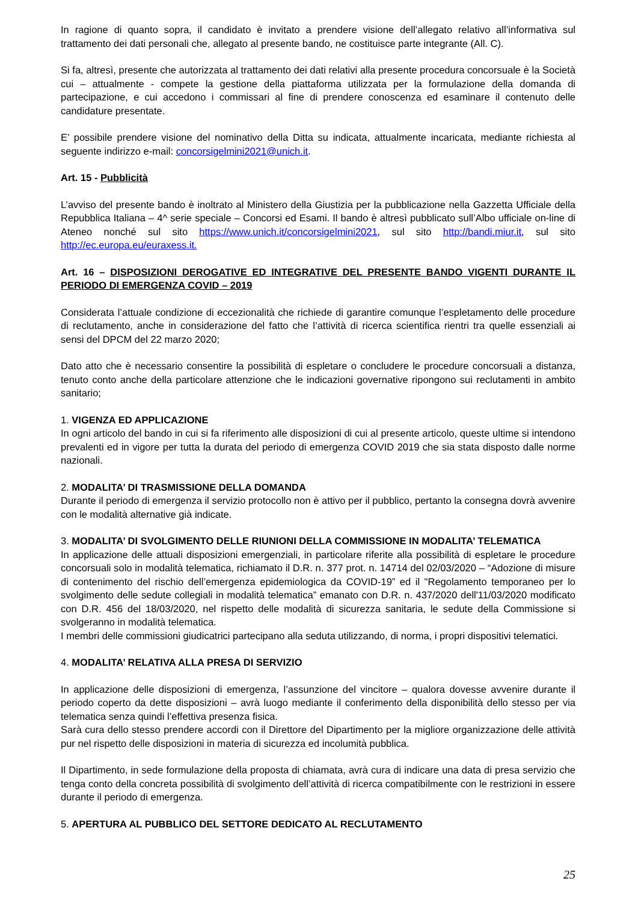In ragione di quanto sopra, il candidato è invitato a prendere visione dell’allegato relativo all’informativa sul trattamento dei dati personali che, allegato al presente bando, ne costituisce parte integrante (All. C).
Si fa, altresì, presente che autorizzata al trattamento dei dati relativi alla presente procedura concorsuale è la Società cui – attualmente - compete la gestione della piattaforma utilizzata per la formulazione della domanda di partecipazione, e cui accedono i commissari al fine di prendere conoscenza ed esaminare il contenuto delle candidature presentate.
E’ possibile prendere visione del nominativo della Ditta su indicata, attualmente incaricata, mediante richiesta al seguente indirizzo e-mail: concorsigelmini2021@unich.it.
Art. 15 - Pubblicità
L’avviso del presente bando è inoltrato al Ministero della Giustizia per la pubblicazione nella Gazzetta Ufficiale della Repubblica Italiana – 4^ serie speciale – Concorsi ed Esami. Il bando è altresì pubblicato sull’Albo ufficiale on-line di Ateneo nonché sul sito https://www.unich.it/concorsigelmini2021, sul sito http://bandi.miur.it, sul sito http://ec.europa.eu/euraxess.it.
Art. 16 – DISPOSIZIONI DEROGATIVE ED INTEGRATIVE DEL PRESENTE BANDO VIGENTI DURANTE IL PERIODO DI EMERGENZA COVID – 2019
Considerata l’attuale condizione di eccezionalità che richiede di garantire comunque l’espletamento delle procedure di reclutamento, anche in considerazione del fatto che l’attività di ricerca scientifica rientri tra quelle essenziali ai sensi del DPCM del 22 marzo 2020;
Dato atto che è necessario consentire la possibilità di espletare o concludere le procedure concorsuali a distanza, tenuto conto anche della particolare attenzione che le indicazioni governative ripongono sui reclutamenti in ambito sanitario;
1. VIGENZA ED APPLICAZIONE
In ogni articolo del bando in cui si fa riferimento alle disposizioni di cui al presente articolo, queste ultime si intendono prevalenti ed in vigore per tutta la durata del periodo di emergenza COVID 2019 che sia stata disposto dalle norme nazionali.
2. MODALITA’ DI TRASMISSIONE DELLA DOMANDA
Durante il periodo di emergenza il servizio protocollo non è attivo per il pubblico, pertanto la consegna dovrà avvenire con le modalità alternative già indicate.
3. MODALITA’ DI SVOLGIMENTO DELLE RIUNIONI DELLA COMMISSIONE IN MODALITA’ TELEMATICA
In applicazione delle attuali disposizioni emergenziali, in particolare riferite alla possibilità di espletare le procedure concorsuali solo in modalità telematica, richiamato il D.R. n. 377 prot. n. 14714 del 02/03/2020 – “Adozione di misure di contenimento del rischio dell’emergenza epidemiologica da COVID-19” ed il "Regolamento temporaneo per lo svolgimento delle sedute collegiali in modalità telematica” emanato con D.R. n. 437/2020 dell'11/03/2020 modificato con D.R. 456 del 18/03/2020, nel rispetto delle modalità di sicurezza sanitaria, le sedute della Commissione si svolgeranno in modalità telematica.
I membri delle commissioni giudicatrici partecipano alla seduta utilizzando, di norma, i propri dispositivi telematici.
4. MODALITA’ RELATIVA ALLA PRESA DI SERVIZIO
In applicazione delle disposizioni di emergenza, l’assunzione del vincitore – qualora dovesse avvenire durante il periodo coperto da dette disposizioni – avrà luogo mediante il conferimento della disponibilità dello stesso per via telematica senza quindi l’effettiva presenza fisica.
Sarà cura dello stesso prendere accordi con il Direttore del Dipartimento per la migliore organizzazione delle attività pur nel rispetto delle disposizioni in materia di sicurezza ed incolumità pubblica.
Il Dipartimento, in sede formulazione della proposta di chiamata, avrà cura di indicare una data di presa servizio che tenga conto della concreta possibilità di svolgimento dell’attività di ricerca compatibilmente con le restrizioni in essere durante il periodo di emergenza.
5. APERTURA AL PUBBLICO DEL SETTORE DEDICATO AL RECLUTAMENTO
25